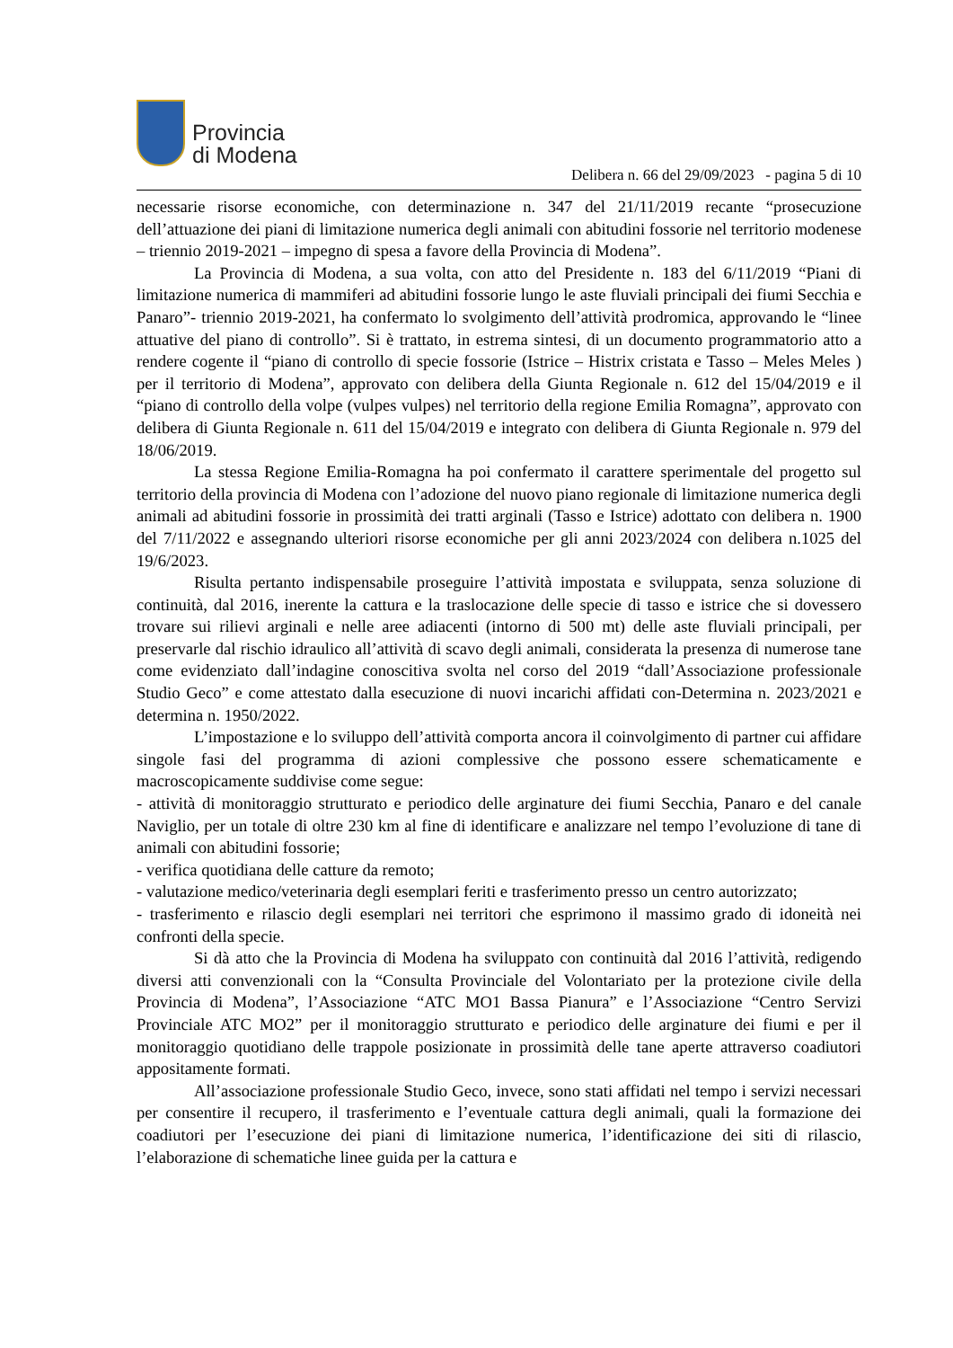Provincia
di Modena
Delibera n. 66 del 29/09/2023 - pagina 5 di 10
necessarie risorse economiche, con determinazione n. 347 del 21/11/2019 recante “prosecuzione dell’attuazione dei piani di limitazione numerica degli animali con abitudini fossorie nel territorio modenese – triennio 2019-2021 – impegno di spesa a favore della Provincia di Modena”.
La Provincia di Modena, a sua volta, con atto del Presidente n. 183 del 6/11/2019 “Piani di limitazione numerica di mammiferi ad abitudini fossorie lungo le aste fluviali principali dei fiumi Secchia e Panaro”- triennio 2019-2021, ha confermato lo svolgimento dell’attività prodromica, approvando le “linee attuative del piano di controllo”. Si è trattato, in estrema sintesi, di un documento programmatorio atto a rendere cogente il “piano di controllo di specie fossorie (Istrice – Histrix cristata e Tasso – Meles Meles ) per il territorio di Modena”, approvato con delibera della Giunta Regionale n. 612 del 15/04/2019 e il “piano di controllo della volpe (vulpes vulpes) nel territorio della regione Emilia Romagna”, approvato con delibera di Giunta Regionale n. 611 del 15/04/2019 e integrato con delibera di Giunta Regionale n. 979 del 18/06/2019.
La stessa Regione Emilia-Romagna ha poi confermato il carattere sperimentale del progetto sul territorio della provincia di Modena con l’adozione del nuovo piano regionale di limitazione numerica degli animali ad abitudini fossorie in prossimità dei tratti arginali (Tasso e Istrice) adottato con delibera n. 1900 del 7/11/2022 e assegnando ulteriori risorse economiche per gli anni 2023/2024 con delibera n.1025 del 19/6/2023.
Risulta pertanto indispensabile proseguire l’attività impostata e sviluppata, senza soluzione di continuità, dal 2016, inerente la cattura e la traslocazione delle specie di tasso e istrice che si dovessero trovare sui rilievi arginali e nelle aree adiacenti (intorno di 500 mt) delle aste fluviali principali, per preservarle dal rischio idraulico all’attività di scavo degli animali, considerata la presenza di numerose tane come evidenziato dall’indagine conoscitiva svolta nel corso del 2019 “dall’Associazione professionale Studio Geco” e come attestato dalla esecuzione di nuovi incarichi affidati con-Determina n. 2023/2021 e determina n. 1950/2022.
L’impostazione e lo sviluppo dell’attività comporta ancora il coinvolgimento di partner cui affidare singole fasi del programma di azioni complessive che possono essere schematicamente e macroscopicamente suddivise come segue:
- attività di monitoraggio strutturato e periodico delle arginature dei fiumi Secchia, Panaro e del canale Naviglio, per un totale di oltre 230 km al fine di identificare e analizzare nel tempo l’evoluzione di tane di animali con abitudini fossorie;
- verifica quotidiana delle catture da remoto;
- valutazione medico/veterinaria degli esemplari feriti e trasferimento presso un centro autorizzato;
- trasferimento e rilascio degli esemplari nei territori che esprimono il massimo grado di idoneità nei confronti della specie.
Si dà atto che la Provincia di Modena ha sviluppato con continuità dal 2016 l’attività, redigendo diversi atti convenzionali con la “Consulta Provinciale del Volontariato per la protezione civile della Provincia di Modena”, l’Associazione “ATC MO1 Bassa Pianura” e l’Associazione “Centro Servizi Provinciale ATC MO2” per il monitoraggio strutturato e periodico delle arginature dei fiumi e per il monitoraggio quotidiano delle trappole posizionate in prossimità delle tane aperte attraverso coadiutori appositamente formati.
All’associazione professionale Studio Geco, invece, sono stati affidati nel tempo i servizi necessari per consentire il recupero, il trasferimento e l’eventuale cattura degli animali, quali la formazione dei coadiutori per l’esecuzione dei piani di limitazione numerica, l’identificazione dei siti di rilascio, l’elaborazione di schematiche linee guida per la cattura e